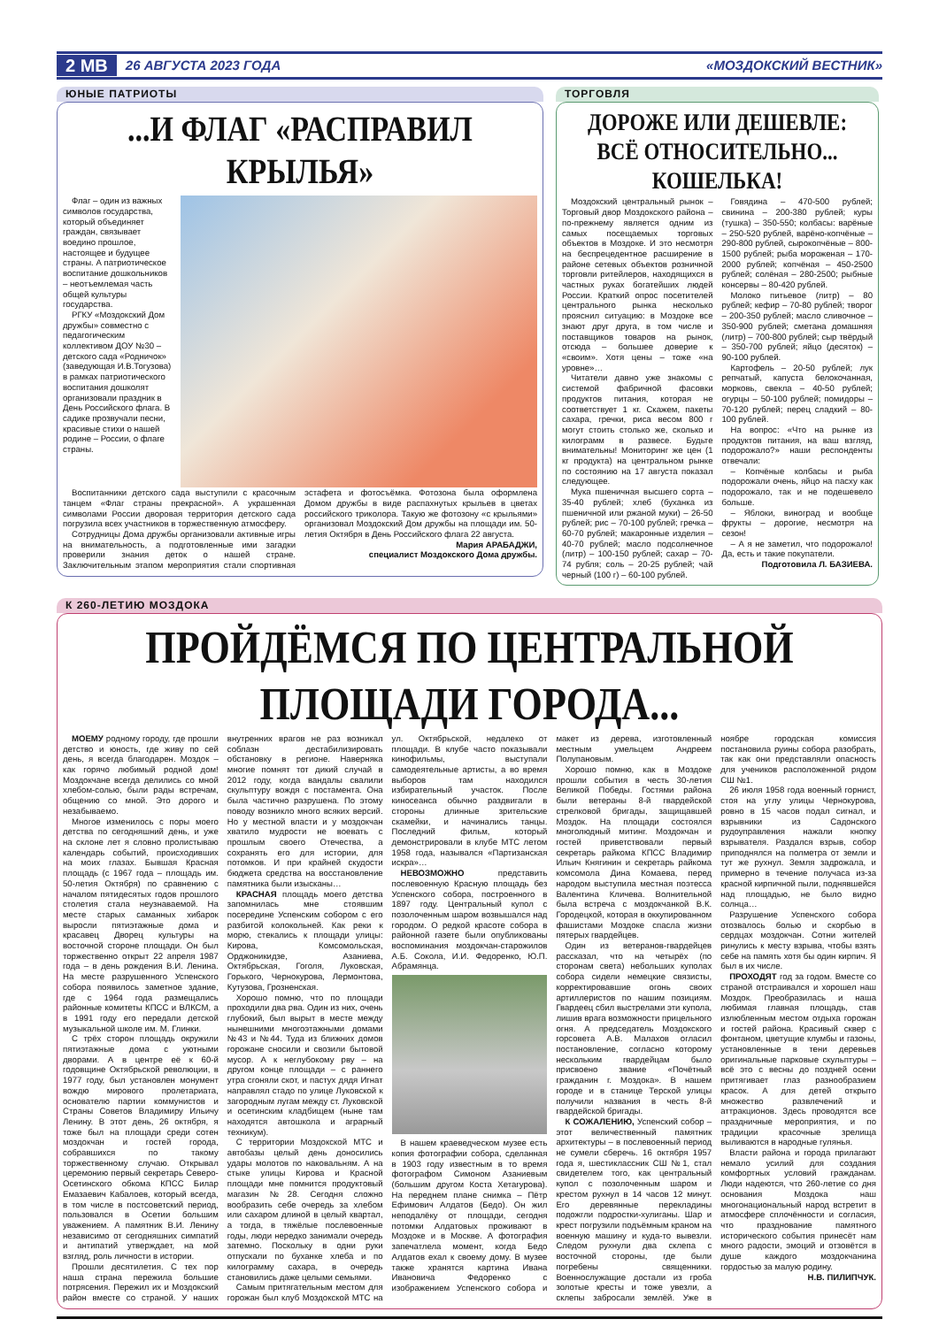2 МВ 26 АВГУСТА 2023 ГОДА «МОЗДОКСКИЙ ВЕСТНИК»
ЮНЫЕ ПАТРИОТЫ
...И ФЛАГ «РАСПРАВИЛ КРЫЛЬЯ»
Флаг – один из важных символов государства, который объединяет граждан, связывает воедино прошлое, настоящее и будущее страны. А патриотическое воспитание дошкольников – неотъемлемая часть общей культуры государства.
РГКУ «Моздокский Дом дружбы» совместно с педагогическим коллективом ДОУ №30 – детского сада «Родничок» (заведующая И.В.Тогузова) в рамках патриотического воспитания дошколят организовали праздник в День Российского флага. В садике прозвучали песни, красивые стихи о нашей родине – России, о флаге страны.
Воспитанники детского сада выступили с красочным танцем «Флаг страны прекрасной». А украшенная символами России дворовая территория детского сада погрузила всех участников в торжественную атмосферу.
Сотрудницы Дома дружбы организовали активные игры на внимательность, а подготовленные ими загадки проверили знания деток о нашей стране. Заключительным этапом мероприятия стали спортивная эстафета и фотосъёмка. Фотозона была оформлена Домом дружбы в виде распахнутых крыльев в цветах российского триколора. Такую же фотозону «с крыльями» организовал Моздокский Дом дружбы на площади им. 50-летия Октября в День Российского флага 22 августа.
Мария АРАБАДЖИ,
специалист Моздокского Дома дружбы.
ТОРГОВЛЯ
ДОРОЖЕ ИЛИ ДЕШЕВЛЕ:
ВСЁ ОТНОСИТЕЛЬНО... КОШЕЛЬКА!
Моздокский центральный рынок – Торговый двор Моздокского района – по-прежнему является одним из самых посещаемых торговых объектов в Моздоке. И это несмотря на беспрецедентное расширение в районе сетевых объектов розничной торговли ритейлеров, находящихся в частных руках богатейших людей России. Краткий опрос посетителей центрального рынка несколько прояснил ситуацию: в Моздоке все знают друг друга, в том числе и поставщиков товаров на рынок, отсюда – большее доверие к «своим». Хотя цены – тоже «на уровне»…
Читатели давно уже знакомы с системой фабричной фасовки продуктов питания, которая не соответствует 1 кг. Скажем, пакеты сахара, гречки, риса весом 800 г могут стоить столько же, сколько и килограмм в развесе. Будьте внимательны! Мониторинг же цен (1 кг продукта) на центральном рынке по состоянию на 17 августа показал следующее.
Мука пшеничная высшего сорта – 35-40 рублей; хлеб (буханка из пшеничной или ржаной муки) – 26-50 рублей; рис – 70-100 рублей; гречка – 60-70 рублей; макаронные изделия – 40-70 рублей; масло подсолнечное (литр) – 100-150 рублей; сахар – 70-74 рубля; соль – 20-25 рублей; чай черный (100 г) – 60-100 рублей.
Говядина – 470-500 рублей; свинина – 200-380 рублей; куры (тушка) – 350-550; колбасы: варёные – 250-520 рублей, варёно-копчёные – 290-800 рублей, сырокопчёные – 800-1500 рублей; рыба мороженая – 170-2000 рублей; копчёная – 450-2500 рублей; солёная – 280-2500; рыбные консервы – 80-420 рублей.
Молоко питьевое (литр) – 80 рублей; кефир – 70-80 рублей; творог – 200-350 рублей; масло сливочное – 350-900 рублей; сметана домашняя (литр) – 700-800 рублей; сыр твёрдый – 350-700 рублей; яйцо (десяток) – 90-100 рублей.
Картофель – 20-50 рублей; лук репчатый, капуста белокочанная, морковь, свекла – 40-50 рублей; огурцы – 50-100 рублей; помидоры – 70-120 рублей; перец сладкий – 80-100 рублей.
На вопрос: «Что на рынке из продуктов питания, на ваш взгляд, подорожало?» наши респонденты отвечали:
– Копчёные колбасы и рыба подорожали очень, яйцо на пасху как подорожало, так и не подешевело больше.
– Яблоки, виноград и вообще фрукты – дорогие, несмотря на сезон!
– А я не заметил, что подорожало! Да, есть и такие покупатели.
Подготовила Л. БАЗИЕВА.
К 260-ЛЕТИЮ МОЗДОКА
ПРОЙДЁМСЯ ПО ЦЕНТРАЛЬНОЙ ПЛОЩАДИ ГОРОДА...
МОЕМУ родному городу, где прошли детство и юность, где живу по сей день, я всегда благодарен. Моздок – как горячо любимый родной дом! Моздокчане всегда делились со мной хлебом-солью, были рады встречам, общению со мной. Это дорого и незабываемо.
Многое изменилось с поры моего детства по сегодняшний день, и уже на склоне лет я словно пролистываю календарь событий, происходивших на моих глазах. Бывшая Красная площадь (с 1967 года – площадь им. 50-летия Октября) по сравнению с началом пятидесятых годов прошлого столетия стала неузнаваемой. На месте старых саманных хибарок выросли пятиэтажные дома и красавец Дворец культуры на восточной стороне площади. Он был торжественно открыт 22 апреля 1987 года – в день рождения В.И. Ленина. На месте разрушенного Успенского собора появилось заметное здание, где с 1964 года размещались районные комитеты КПСС и ВЛКСМ, а в 1991 году его передали детской музыкальной школе им. М. Глинки.
С трёх сторон площадь окружили пятиэтажные дома с уютными дворами. А в центре её к 60-й годовщине Октябрьской революции, в 1977 году, был установлен монумент вождю мирового пролетариата, основателю партии коммунистов и Страны Советов Владимиру Ильичу Ленину. В этот день, 26 октября, я тоже был на площади среди сотен моздокчан и гостей города, собравшихся по такому торжественному случаю. Открывал церемонию первый секретарь Северо-Осетинского обкома КПСС Билар Емазаевич Кабалоев, который всегда, в том числе в постсоветский период, пользовался в Осетии большим уважением. А памятник В.И. Ленину независимо от сегодняшних симпатий и антипатий утверждает, на мой взгляд, роль личности в истории.
Прошли десятилетия. С тех пор наша страна пережила большие потрясения. Пережил их и Моздокский район вместе со страной. У наших внутренних врагов не раз возникал соблазн дестабилизировать обстановку в регионе. Наверняка многие помнят тот дикий случай в 2012 году, когда вандалы свалили скульптуру вождя с постамента. Она была частично разрушена. По этому поводу возникло много всяких версий. Но у местной власти и у моздокчан хватило мудрости не воевать с прошлым своего Отечества, а сохранять его для истории, для потомков. И при крайней скудости бюджета средства на восстановление памятника были изысканы…
КРАСНАЯ площадь моего детства запомнилась мне стоявшим посередине Успенским собором с его разбитой колокольней. Как реки к морю, стекались к площади улицы: Кирова, Комсомольская, Орджоникидзе, Азаниева, Октябрьская, Гоголя, Луковская, Горького, Чернокурова, Лермонтова, Кутузова, Грозненская.
Хорошо помню, что по площади проходили два рва. Один из них, очень глубокий, был вырыт в месте между нынешними многоэтажными домами №43 и №44. Туда из ближних домов горожане сносили и свозили бытовой мусор. А к неглубокому рву – на другом конце площади – с раннего утра сгоняли скот, и пастух дядя Игнат направлял стадо по улице Луковской к загородным лугам между ст. Луковской и осетинским кладбищем (ныне там находятся автошкола и аграрный техникум).
С территории Моздокской МТС и автобазы целый день доносились удары молотов по наковальням. А на стыке улицы Кирова и Красной площади мне помнится продуктовый магазин №28. Сегодня сложно вообразить себе очередь за хлебом или сахаром длиной в целый квартал, а тогда, в тяжёлые послевоенные годы, люди нередко занимали очередь затемно. Поскольку в одни руки отпускали по буханке хлеба и по килограмму сахара, в очередь становились даже целыми семьями.
Самым притягательным местом для горожан был клуб Моздокской МТС на ул. Октябрьской, недалеко от площади. В клубе часто показывали кинофильмы, выступали самодеятельные артисты, а во время выборов там находился избирательный участок. После киносеанса обычно раздвигали в стороны длинные зрительские скамейки, и начинались танцы. Последний фильм, который демонстрировали в клубе МТС летом 1958 года, назывался «Партизанская искра»…
НЕВОЗМОЖНО представить послевоенную Красную площадь без Успенского собора, построенного в 1897 году. Центральный купол с позолоченным шаром возвышался над городом. О редкой красоте собора в районной газете были опубликованы воспоминания моздокчан-старожилов А.Б. Сокола, И.И. Федоренко, Ю.П. Абрамянца.
В нашем краеведческом музее есть копия фотографии собора, сделанная в 1903 году известным в то время фотографом Симоном Азаниевым (большим другом Коста Хетагурова). На переднем плане снимка – Пётр Ефимович Алдатов (Бедо). Он жил неподалёку от площади, сегодня потомки Алдатовых проживают в Моздоке и в Москве. А фотография запечатлела момент, когда Бедо Алдатов ехал к своему дому. В музее также хранятся картина Ивана Ивановича Федоренко с изображением Успенского собора и макет из дерева, изготовленный местным умельцем Андреем Полупановым.
Хорошо помню, как в Моздоке прошли события в честь 30-летия Великой Победы. Гостями района были ветераны 8-й гвардейской стрелковой бригады, защищавшей Моздок. На площади состоялся многолюдный митинг. Моздокчан и гостей приветствовали первый секретарь райкома КПСС Владимир Ильич Княгинин и секретарь райкома комсомола Дина Комаева, перед народом выступила местная поэтесса Валентина Кличева. Волнительной была встреча с моздокчанкой В.К. Городецкой, которая в оккупированном фашистами Моздоке спасла жизни пятерых гвардейцев.
Один из ветеранов-гвардейцев рассказал, что на четырёх (по сторонам света) небольших куполах собора сидели немецкие связисты, корректировавшие огонь своих артиллеристов по нашим позициям. Гвардеец сбил выстрелами эти купола, лишив врага возможности прицельного огня. А председатель Моздокского горсовета А.В. Малахов огласил постановление, согласно которому нескольким гвардейцам было присвоено звание «Почётный гражданин г. Моздока». В нашем городе и в станице Терской улицы получили названия в честь 8-й гвардейской бригады.
К СОЖАЛЕНИЮ, Успенский собор – этот величественный памятник архитектуры – в послевоенный период не сумели сберечь. 16 октября 1957 года я, шестиклассник СШ №1, стал свидетелем того, как центральный купол с позолоченным шаром и крестом рухнул в 14 часов 12 минут. Его деревянные перекладины подожгли подростки-хулиганы. Шар и крест погрузили подъёмным краном на военную машину и куда-то вывезли. Следом рухнули два склепа с восточной стороны, где были погребены священники. Военнослужащие достали из гроба золотые кресты и тоже увезли, а склепы забросали землёй. Уже в ноябре городская комиссия постановила руины собора разобрать, так как они представляли опасность для учеников расположенной рядом СШ №1.
26 июля 1958 года военный горнист, стоя на углу улицы Чернокурова, ровно в 15 часов подал сигнал, и взрывники из Садонского рудоуправления нажали кнопку взрывателя. Раздался взрыв, собор приподнялся на полметра от земли и тут же рухнул. Земля задрожала, и примерно в течение получаса из-за красной кирпичной пыли, поднявшейся над площадью, не было видно солнца…
Разрушение Успенского собора отозвалось болью и скорбью в сердцах моздокчан. Сотни жителей ринулись к месту взрыва, чтобы взять себе на память хотя бы один кирпич. Я был в их числе.
ПРОХОДЯТ год за годом. Вместе со страной отстраивался и хорошел наш Моздок. Преобразилась и наша любимая главная площадь, став излюбленным местом отдыха горожан и гостей района. Красивый сквер с фонтаном, цветущие клумбы и газоны, установленные в тени деревьев оригинальные парковые скульптуры – всё это с весны до поздней осени притягивает глаз разнообразием красок. А для детей открыто множество развлечений и аттракционов. Здесь проводятся все праздничные мероприятия, и по традиции красочные зрелища выливаются в народные гулянья.
Власти района и города прилагают немало усилий для создания комфортных условий гражданам. Люди надеются, что 260-летие со дня основания Моздока наш многонациональный народ встретит в атмосфере сплочённости и согласия, что празднование памятного исторического события принесёт нам много радости, эмоций и отзовётся в душе каждого моздокчанина гордостью за малую родину.
Н.В. ПИЛИПЧУК.